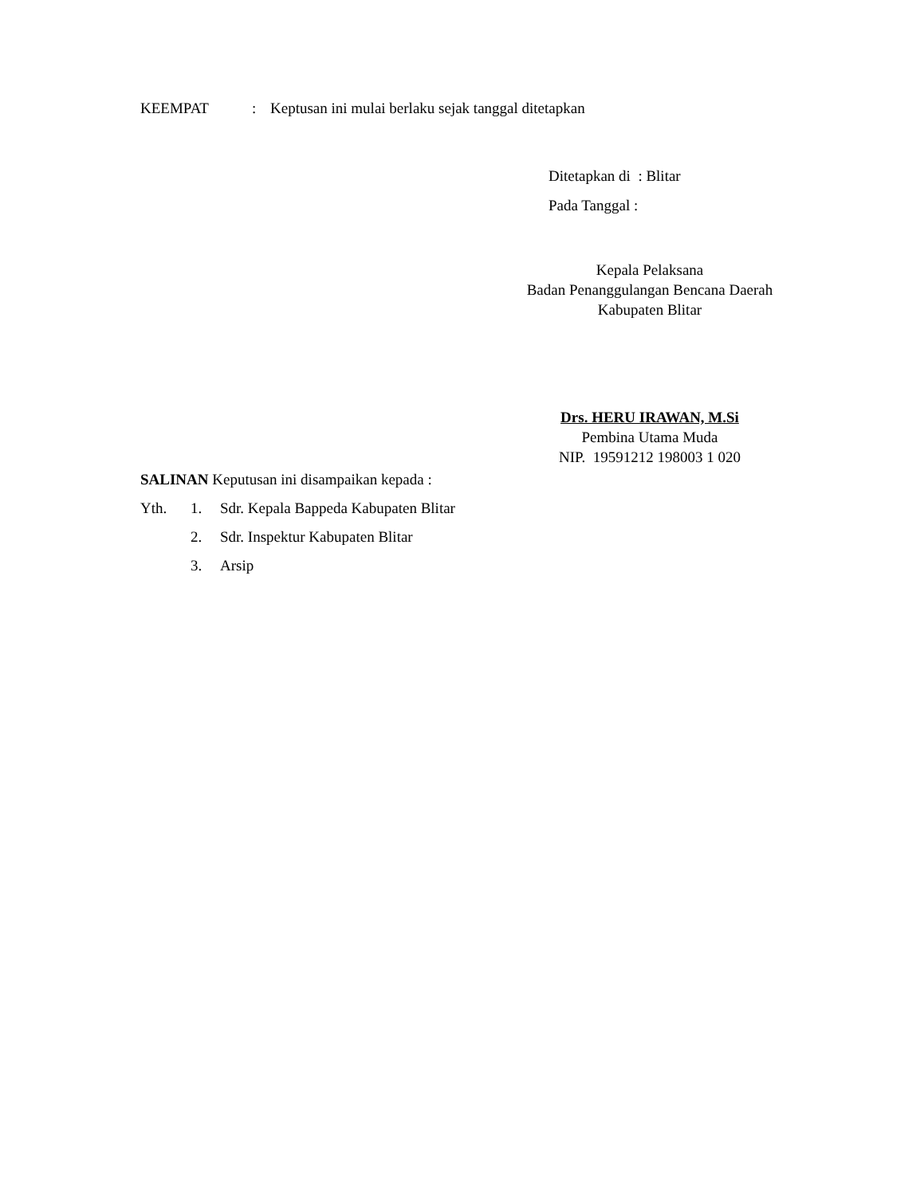KEEMPAT: Keptusan ini mulai berlaku sejak tanggal ditetapkan
Ditetapkan di : Blitar
Pada Tanggal :
Kepala Pelaksana
Badan Penanggulangan Bencana Daerah
Kabupaten Blitar
Drs. HERU IRAWAN, M.Si
Pembina Utama Muda
NIP. 19591212 198003 1 020
SALINAN Keputusan ini disampaikan kepada :
Yth. 1. Sdr. Kepala Bappeda Kabupaten Blitar
2. Sdr. Inspektur Kabupaten Blitar
3. Arsip